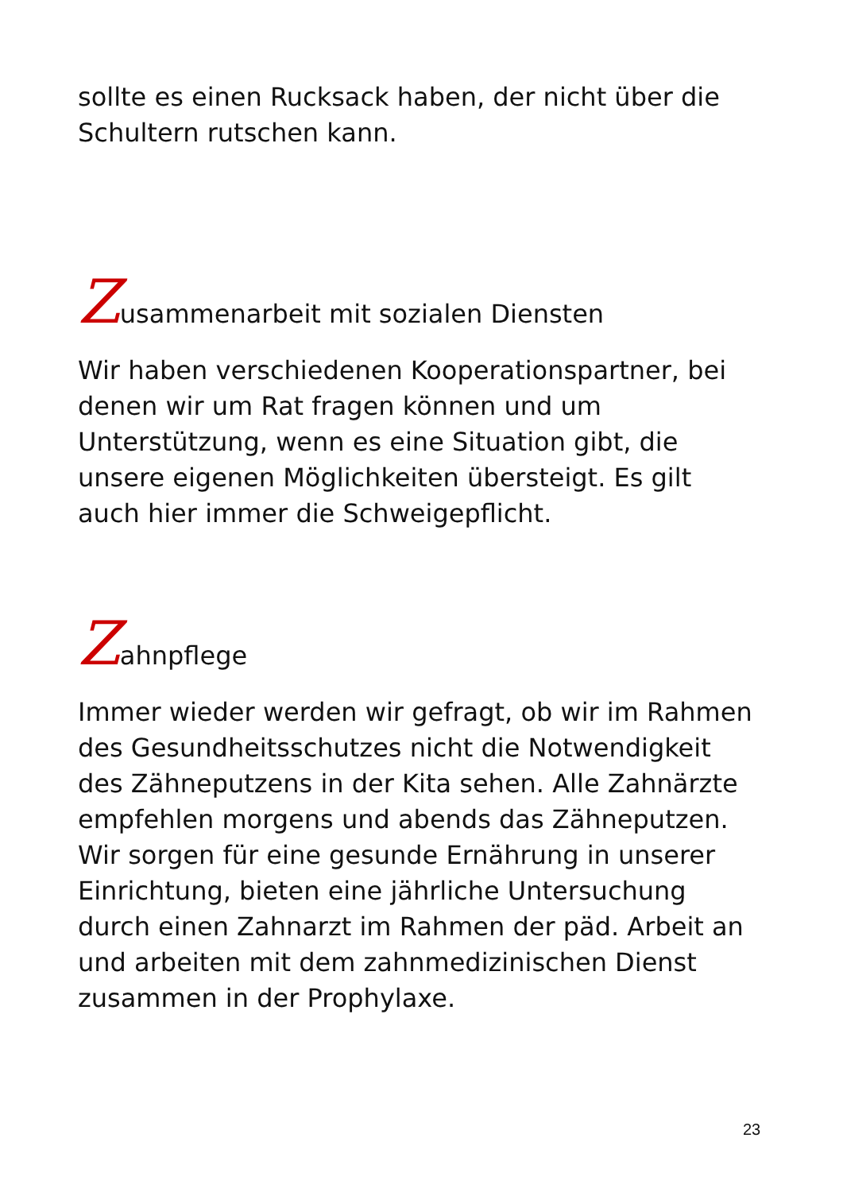sollte es einen Rucksack haben, der nicht über die Schultern rutschen kann.
Zusammenarbeit mit sozialen Diensten
Wir haben verschiedenen Kooperationspartner, bei denen wir um Rat fragen können und um Unterstützung, wenn es eine Situation gibt, die unsere eigenen Möglichkeiten übersteigt. Es gilt auch hier immer die Schweigepflicht.
Zahnpflege
Immer wieder werden wir gefragt, ob wir im Rahmen des Gesundheitsschutzes nicht die Notwendigkeit des Zähneputzens in der Kita sehen. Alle Zahnärzte empfehlen morgens und abends das Zähneputzen. Wir sorgen für eine gesunde Ernährung in unserer Einrichtung, bieten eine jährliche Untersuchung durch einen Zahnarzt im Rahmen der päd. Arbeit an und arbeiten mit dem zahnmedizinischen Dienst zusammen in der Prophylaxe.
23